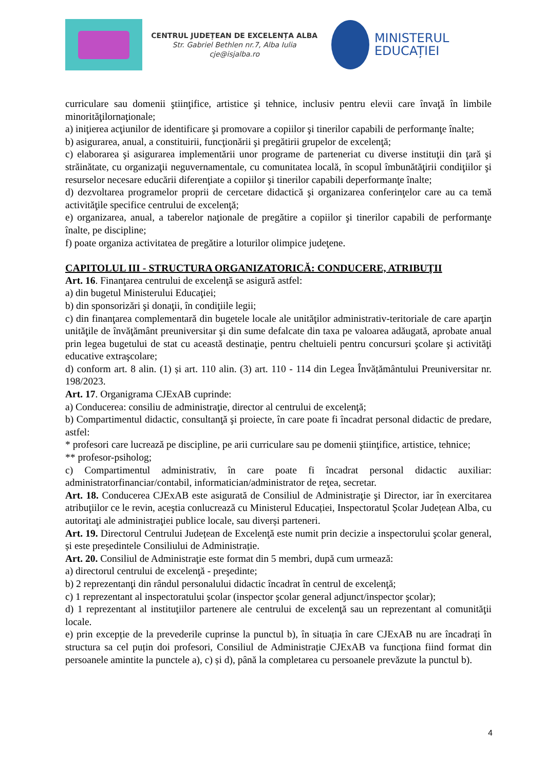CENTRUL JUDEȚEAN DE EXCELENȚA ALBA
Str. Gabriel Bethlen nr.7, Alba Iulia
cje@isjalba.ro
MINISTERUL EDUCAȚIEI
curriculare sau domenii ştiinţifice, artistice şi tehnice, inclusiv pentru elevii care învaţă în limbile minorităţilornaţionale;
a) iniţierea acţiunilor de identificare şi promovare a copiilor şi tinerilor capabili de performanţe înalte;
b) asigurarea, anual, a constituirii, funcţionării şi pregătirii grupelor de excelenţă;
c) elaborarea şi asigurarea implementării unor programe de parteneriat cu diverse instituţii din ţară şi străinătate, cu organizaţii neguvernamentale, cu comunitatea locală, în scopul îmbunătăţirii condiţiilor şi resurselor necesare educării diferenţiate a copiilor şi tinerilor capabili deperformanţe înalte;
d) dezvoltarea programelor proprii de cercetare didactică şi organizarea conferinţelor care au ca temă activităţile specifice centrului de excelenţă;
e) organizarea, anual, a taberelor naţionale de pregătire a copiilor şi tinerilor capabili de performanţe înalte, pe discipline;
f) poate organiza activitatea de pregătire a loturilor olimpice judeţene.
CAPITOLUL III - STRUCTURA ORGANIZATORICĂ: CONDUCERE, ATRIBUŢII
Art. 16. Finanţarea centrului de excelenţă se asigură astfel:
a) din bugetul Ministerului Educaţiei;
b) din sponsorizări şi donaţii, în condiţiile legii;
c) din finanţarea complementară din bugetele locale ale unităţilor administrativ-teritoriale de care aparţin unităţile de învăţământ preuniversitar şi din sume defalcate din taxa pe valoarea adăugată, aprobate anual prin legea bugetului de stat cu această destinaţie, pentru cheltuieli pentru concursuri şcolare şi activităţi educative extraşcolare;
d) conform art. 8 alin. (1) și art. 110 alin. (3) art. 110 - 114 din Legea Învățământului Preuniversitar nr. 198/2023.
Art. 17. Organigrama CJExAB cuprinde:
a) Conducerea: consiliu de administraţie, director al centrului de excelenţă;
b) Compartimentul didactic, consultanţă şi proiecte, în care poate fi încadrat personal didactic de predare, astfel:
* profesori care lucrează pe discipline, pe arii curriculare sau pe domenii ştiinţifice, artistice, tehnice;
** profesor-psiholog;
c) Compartimentul administrativ, în care poate fi încadrat personal didactic auxiliar: administratorfinanciar/contabil, informatician/administrator de reţea, secretar.
Art. 18. Conducerea CJExAB este asigurată de Consiliul de Administraţie şi Director, iar în exercitarea atribuţiilor ce le revin, aceştia conlucrează cu Ministerul Educației, Inspectoratul Școlar Județean Alba, cu autoritaţi ale administraţiei publice locale, sau diverși parteneri.
Art. 19. Directorul Centrului Județean de Excelenţă este numit prin decizie a inspectorului şcolar general, și este președintele Consiliului de Administrație.
Art. 20. Consiliul de Administraţie este format din 5 membri, după cum urmează:
a) directorul centrului de excelenţă - preşedinte;
b) 2 reprezentanţi din rândul personalului didactic încadrat în centrul de excelenţă;
c) 1 reprezentant al inspectoratului şcolar (inspector şcolar general adjunct/inspector şcolar);
d) 1 reprezentant al instituţiilor partenere ale centrului de excelenţă sau un reprezentant al comunităţii locale.
e) prin excepție de la prevederile cuprinse la punctul b), în situația în care CJExAB nu are încadrați în structura sa cel puțin doi profesori, Consiliul de Administrație CJExAB va funcționa fiind format din persoanele amintite la punctele a), c) și d), până la completarea cu persoanele prevăzute la punctul b).
4